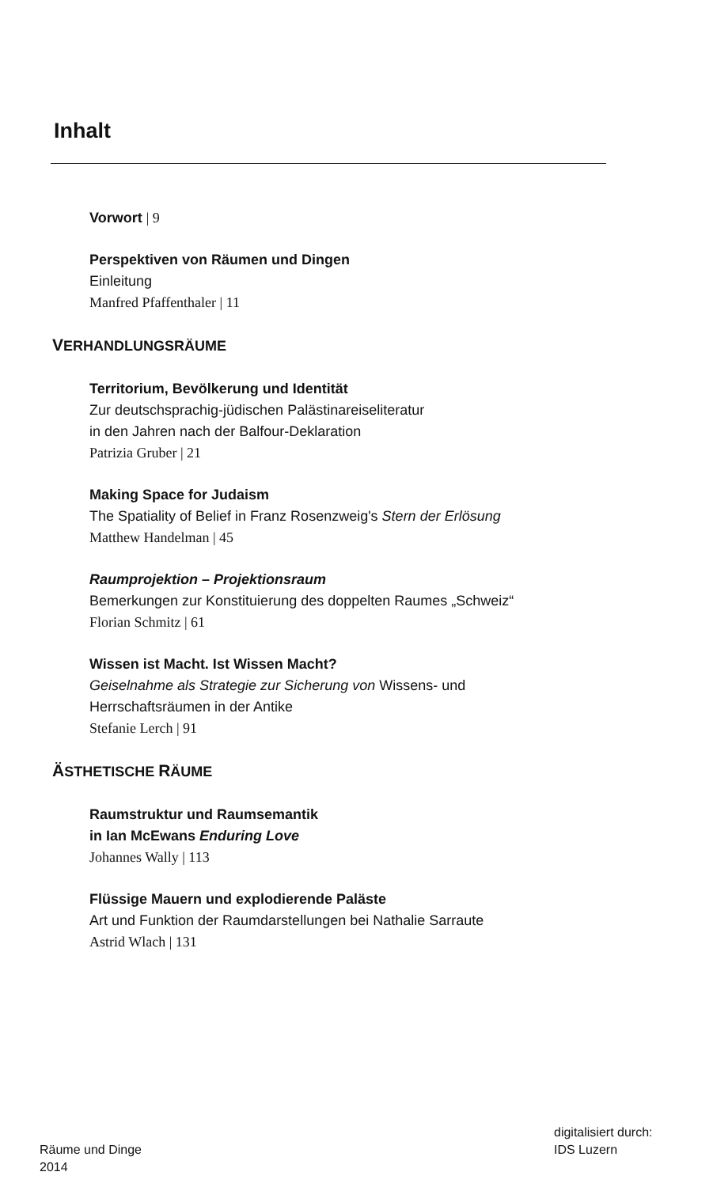Inhalt
Vorwort | 9
Perspektiven von Räumen und Dingen
Einleitung
Manfred Pfaffenthaler | 11
VERHANDLUNGSRÄUME
Territorium, Bevölkerung und Identität
Zur deutschsprachig-jüdischen Palästinareiseliteratur
in den Jahren nach der Balfour-Deklaration
Patrizia Gruber | 21
Making Space for Judaism
The Spatiality of Belief in Franz Rosenzweig's Stern der Erlösung
Matthew Handelman | 45
Raumprojektion – Projektionsraum
Bemerkungen zur Konstituierung des doppelten Raumes „Schweiz“
Florian Schmitz | 61
Wissen ist Macht. Ist Wissen Macht?
Geiselnahme als Strategie zur Sicherung von Wissens- und
Herrschaftsräumen in der Antike
Stefanie Lerch | 91
ÄSTHETISCHE RÄUME
Raumstruktur und Raumsemantik
in Ian McEwans Enduring Love
Johannes Wally | 113
Flüssige Mauern und explodierende Paläste
Art und Funktion der Raumdarstellungen bei Nathalie Sarraute
Astrid Wlach | 131
Räume und Dinge
2014
digitalisiert durch:
IDS Luzern